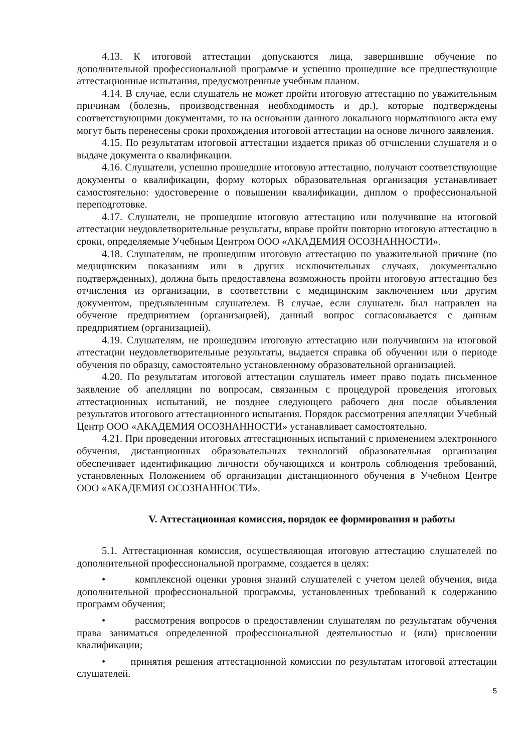4.13. К итоговой аттестации допускаются лица, завершившие обучение по дополнительной профессиональной программе и успешно прошедшие все предшествующие аттестационные испытания, предусмотренные учебным планом.
4.14. В случае, если слушатель не может пройти итоговую аттестацию по уважительным причинам (болезнь, производственная необходимость и др.), которые подтверждены соответствующими документами, то на основании данного локального нормативного акта ему могут быть перенесены сроки прохождения итоговой аттестации на основе личного заявления.
4.15. По результатам итоговой аттестации издается приказ об отчислении слушателя и о выдаче документа о квалификации.
4.16. Слушатели, успешно прошедшие итоговую аттестацию, получают соответствующие документы о квалификации, форму которых образовательная организация устанавливает самостоятельно: удостоверение о повышении квалификации, диплом о профессиональной переподготовке.
4.17. Слушатели, не прошедшие итоговую аттестацию или получившие на итоговой аттестации неудовлетворительные результаты, вправе пройти повторно итоговую аттестацию в сроки, определяемые Учебным Центром ООО «АКАДЕМИЯ ОСОЗНАННОСТИ».
4.18. Слушателям, не прошедшим итоговую аттестацию по уважительной причине (по медицинским показаниям или в других исключительных случаях, документально подтвержденных), должна быть предоставлена возможность пройти итоговую аттестацию без отчисления из организации, в соответствии с медицинским заключением или другим документом, предъявленным слушателем. В случае, если слушатель был направлен на обучение предприятием (организацией), данный вопрос согласовывается с данным предприятием (организацией).
4.19. Слушателям, не прошедшим итоговую аттестацию или получившим на итоговой аттестации неудовлетворительные результаты, выдается справка об обучении или о периоде обучения по образцу, самостоятельно установленному образовательной организацией.
4.20. По результатам итоговой аттестации слушатель имеет право подать письменное заявление об апелляции по вопросам, связанным с процедурой проведения итоговых аттестационных испытаний, не позднее следующего рабочего дня после объявления результатов итогового аттестационного испытания. Порядок рассмотрения апелляции Учебный Центр ООО «АКАДЕМИЯ ОСОЗНАННОСТИ» устанавливает самостоятельно.
4.21. При проведении итоговых аттестационных испытаний с применением электронного обучения, дистанционных образовательных технологий образовательная организация обеспечивает идентификацию личности обучающихся и контроль соблюдения требований, установленных Положением об организации дистанционного обучения в Учебном Центре ООО «АКАДЕМИЯ ОСОЗНАННОСТИ».
V. Аттестационная комиссия, порядок ее формирования и работы
5.1. Аттестационная комиссия, осуществляющая итоговую аттестацию слушателей по дополнительной профессиональной программе, создается в целях:
• комплексной оценки уровня знаний слушателей с учетом целей обучения, вида дополнительной профессиональной программы, установленных требований к содержанию программ обучения;
• рассмотрения вопросов о предоставлении слушателям по результатам обучения права заниматься определенной профессиональной деятельностью и (или) присвоении квалификации;
• принятия решения аттестационной комиссии по результатам итоговой аттестации слушателей.
5